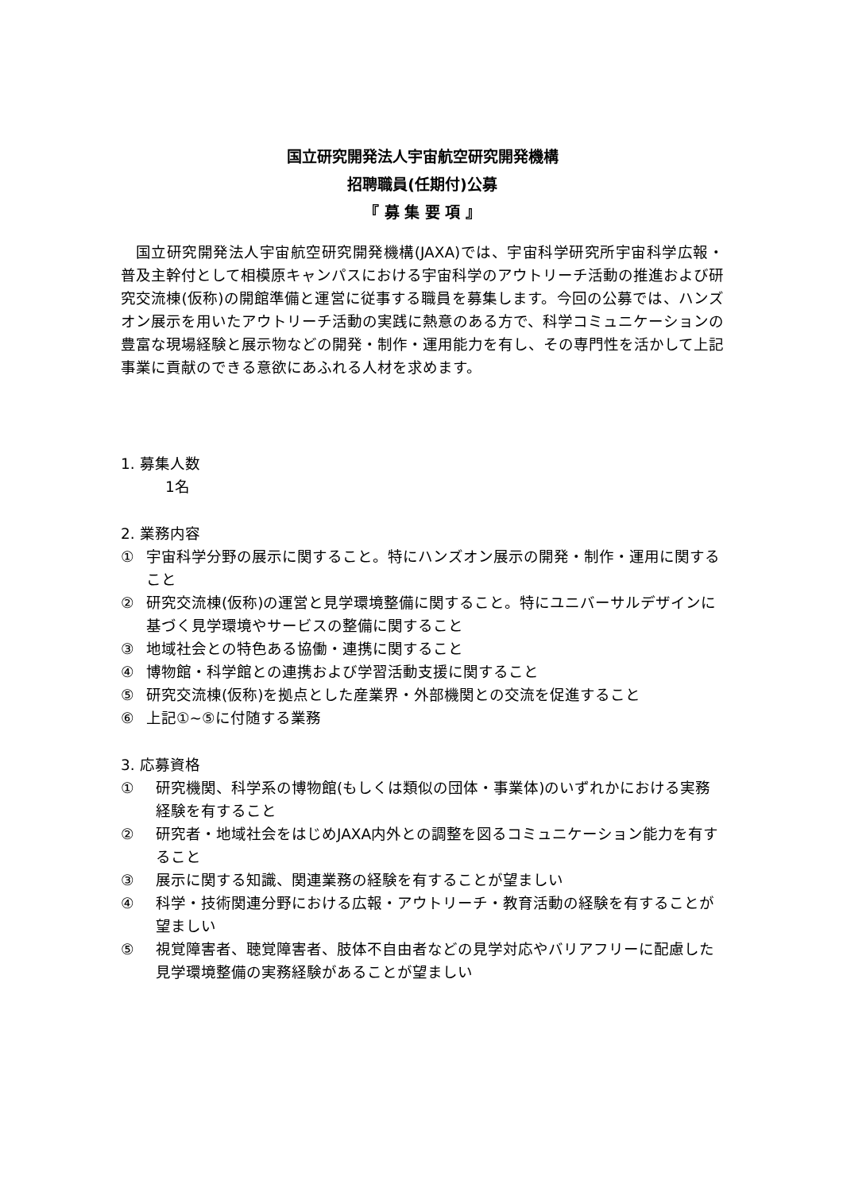国立研究開発法人宇宙航空研究開発機構
招聘職員(任期付)公募
『 募 集 要 項 』
国立研究開発法人宇宙航空研究開発機構(JAXA)では、宇宙科学研究所宇宙科学広報・普及主幹付として相模原キャンパスにおける宇宙科学のアウトリーチ活動の推進および研究交流棟(仮称)の開館準備と運営に従事する職員を募集します。今回の公募では、ハンズオン展示を用いたアウトリーチ活動の実践に熱意のある方で、科学コミュニケーションの豊富な現場経験と展示物などの開発・制作・運用能力を有し、その専門性を活かして上記事業に貢献のできる意欲にあふれる人材を求めます。
1. 募集人数
1名
2. 業務内容
① 宇宙科学分野の展示に関すること。特にハンズオン展示の開発・制作・運用に関すること
② 研究交流棟(仮称)の運営と見学環境整備に関すること。特にユニバーサルデザインに基づく見学環境やサービスの整備に関すること
③ 地域社会との特色ある協働・連携に関すること
④ 博物館・科学館との連携および学習活動支援に関すること
⑤ 研究交流棟(仮称)を拠点とした産業界・外部機関との交流を促進すること
⑥ 上記①~⑤に付随する業務
3. 応募資格
① 研究機関、科学系の博物館(もしくは類似の団体・事業体)のいずれかにおける実務経験を有すること
② 研究者・地域社会をはじめJAXA内外との調整を図るコミュニケーション能力を有すること
③ 展示に関する知識、関連業務の経験を有することが望ましい
④ 科学・技術関連分野における広報・アウトリーチ・教育活動の経験を有することが望ましい
⑤ 視覚障害者、聴覚障害者、肢体不自由者などの見学対応やバリアフリーに配慮した見学環境整備の実務経験があることが望ましい